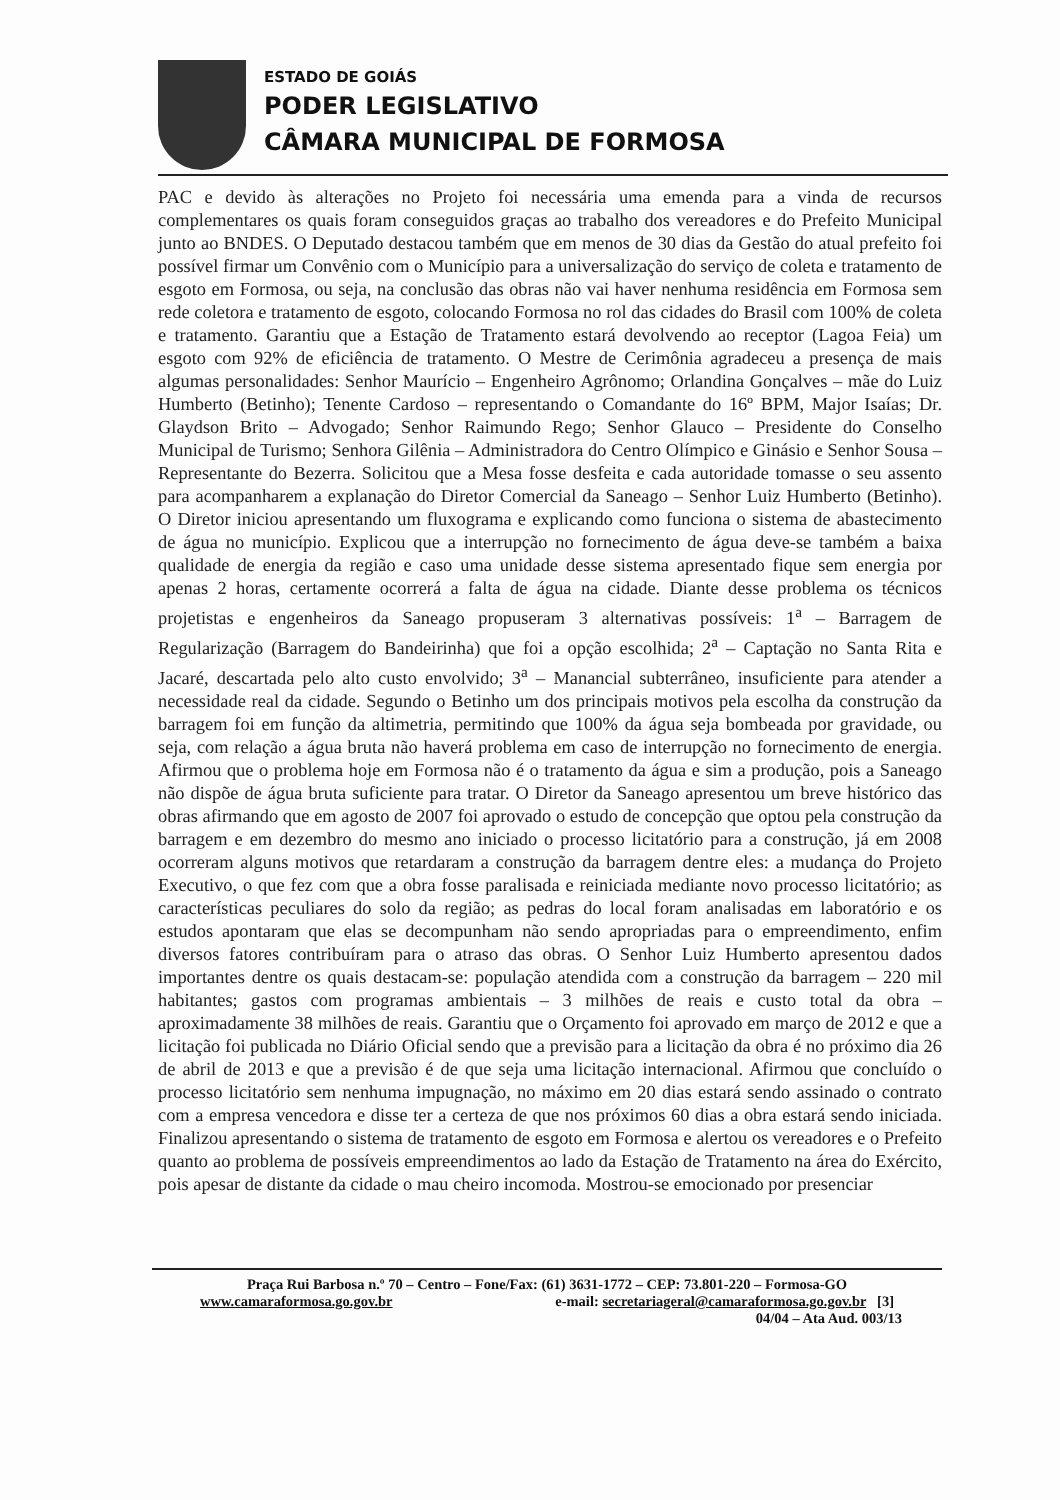ESTADO DE GOIÁS
PODER LEGISLATIVO
CÂMARA MUNICIPAL DE FORMOSA
PAC e devido às alterações no Projeto foi necessária uma emenda para a vinda de recursos complementares os quais foram conseguidos graças ao trabalho dos vereadores e do Prefeito Municipal junto ao BNDES. O Deputado destacou também que em menos de 30 dias da Gestão do atual prefeito foi possível firmar um Convênio com o Município para a universalização do serviço de coleta e tratamento de esgoto em Formosa, ou seja, na conclusão das obras não vai haver nenhuma residência em Formosa sem rede coletora e tratamento de esgoto, colocando Formosa no rol das cidades do Brasil com 100% de coleta e tratamento. Garantiu que a Estação de Tratamento estará devolvendo ao receptor (Lagoa Feia) um esgoto com 92% de eficiência de tratamento. O Mestre de Cerimônia agradeceu a presença de mais algumas personalidades: Senhor Maurício – Engenheiro Agrônomo; Orlandina Gonçalves – mãe do Luiz Humberto (Betinho); Tenente Cardoso – representando o Comandante do 16º BPM, Major Isaías; Dr. Glaydson Brito – Advogado; Senhor Raimundo Rego; Senhor Glauco – Presidente do Conselho Municipal de Turismo; Senhora Gilênia – Administradora do Centro Olímpico e Ginásio e Senhor Sousa – Representante do Bezerra. Solicitou que a Mesa fosse desfeita e cada autoridade tomasse o seu assento para acompanharem a explanação do Diretor Comercial da Saneago – Senhor Luiz Humberto (Betinho). O Diretor iniciou apresentando um fluxograma e explicando como funciona o sistema de abastecimento de água no município. Explicou que a interrupção no fornecimento de água deve-se também a baixa qualidade de energia da região e caso uma unidade desse sistema apresentado fique sem energia por apenas 2 horas, certamente ocorrerá a falta de água na cidade. Diante desse problema os técnicos projetistas e engenheiros da Saneago propuseram 3 alternativas possíveis: 1<sup>a</sup> – Barragem de Regularização (Barragem do Bandeirinha) que foi a opção escolhida; 2<sup>a</sup> – Captação no Santa Rita e Jacaré, descartada pelo alto custo envolvido; 3<sup>a</sup> – Manancial subterrâneo, insuficiente para atender a necessidade real da cidade. Segundo o Betinho um dos principais motivos pela escolha da construção da barragem foi em função da altimetria, permitindo que 100% da água seja bombeada por gravidade, ou seja, com relação a água bruta não haverá problema em caso de interrupção no fornecimento de energia. Afirmou que o problema hoje em Formosa não é o tratamento da água e sim a produção, pois a Saneago não dispõe de água bruta suficiente para tratar. O Diretor da Saneago apresentou um breve histórico das obras afirmando que em agosto de 2007 foi aprovado o estudo de concepção que optou pela construção da barragem e em dezembro do mesmo ano iniciado o processo licitatório para a construção, já em 2008 ocorreram alguns motivos que retardaram a construção da barragem dentre eles: a mudança do Projeto Executivo, o que fez com que a obra fosse paralisada e reiniciada mediante novo processo licitatório; as características peculiares do solo da região; as pedras do local foram analisadas em laboratório e os estudos apontaram que elas se decompunham não sendo apropriadas para o empreendimento, enfim diversos fatores contribuíram para o atraso das obras. O Senhor Luiz Humberto apresentou dados importantes dentre os quais destacam-se: população atendida com a construção da barragem – 220 mil habitantes; gastos com programas ambientais – 3 milhões de reais e custo total da obra – aproximadamente 38 milhões de reais. Garantiu que o Orçamento foi aprovado em março de 2012 e que a licitação foi publicada no Diário Oficial sendo que a previsão para a licitação da obra é no próximo dia 26 de abril de 2013 e que a previsão é de que seja uma licitação internacional. Afirmou que concluído o processo licitatório sem nenhuma impugnação, no máximo em 20 dias estará sendo assinado o contrato com a empresa vencedora e disse ter a certeza de que nos próximos 60 dias a obra estará sendo iniciada. Finalizou apresentando o sistema de tratamento de esgoto em Formosa e alertou os vereadores e o Prefeito quanto ao problema de possíveis empreendimentos ao lado da Estação de Tratamento na área do Exército, pois apesar de distante da cidade o mau cheiro incomoda. Mostrou-se emocionado por presenciar
Praça Rui Barbosa n.º 70 – Centro – Fone/Fax: (61) 3631-1772 – CEP: 73.801-220 – Formosa-GO
www.camaraformosa.go.gov.br e-mail: secretariageral@camaraformosa.go.gov.br [3]
04/04 – Ata Aud. 003/13